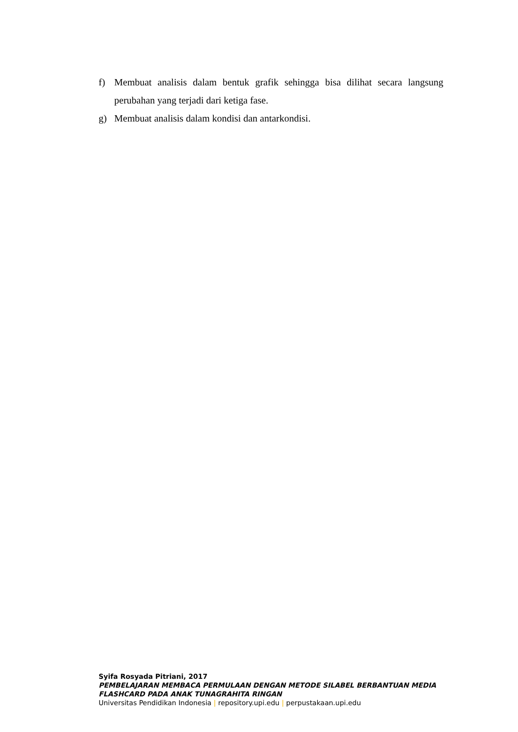f) Membuat analisis dalam bentuk grafik sehingga bisa dilihat secara langsung perubahan yang terjadi dari ketiga fase.
g) Membuat analisis dalam kondisi dan antarkondisi.
Syifa Rosyada Pitriani, 2017
PEMBELAJARAN MEMBACA PERMULAAN DENGAN METODE SILABEL BERBANTUAN MEDIA
FLASHCARD PADA ANAK TUNAGRAHITA RINGAN
Universitas Pendidikan Indonesia | repository.upi.edu | perpustakaan.upi.edu